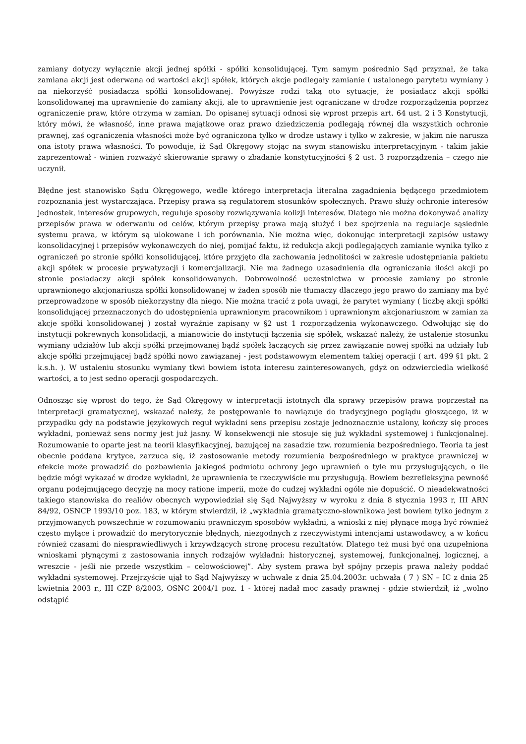zamiany dotyczy wyłącznie akcji jednej spółki - spółki konsolidującej. Tym samym pośrednio Sąd przyznał, że taka zamiana akcji jest oderwana od wartości akcji spółek, których akcje podlegały zamianie ( ustalonego parytetu wymiany ) na niekorzyść posiadacza spółki konsolidowanej. Powyższe rodzi taką oto sytuacje, że posiadacz akcji spółki konsolidowanej ma uprawnienie do zamiany akcji, ale to uprawnienie jest ograniczane w drodze rozporządzenia poprzez ograniczenie praw, które otrzyma w zamian. Do opisanej sytuacji odnosi się wprost przepis art. 64 ust. 2 i 3 Konstytucji, który mówi, że własność, inne prawa majątkowe oraz prawo dziedziczenia podlegają równej dla wszystkich ochronie prawnej, zaś ograniczenia własności może być ograniczona tylko w drodze ustawy i tylko w zakresie, w jakim nie narusza ona istoty prawa własności. To powoduje, iż Sąd Okręgowy stojąc na swym stanowisku interpretacyjnym - takim jakie zaprezentował - winien rozważyć skierowanie sprawy o zbadanie konstytucyjności § 2 ust. 3 rozporządzenia – czego nie uczynił.
Błędne jest stanowisko Sądu Okręgowego, wedle którego interpretacja literalna zagadnienia będącego przedmiotem rozpoznania jest wystarczająca. Przepisy prawa są regulatorem stosunków społecznych. Prawo służy ochronie interesów jednostek, interesów grupowych, reguluje sposoby rozwiązywania kolizji interesów. Dlatego nie można dokonywać analizy przepisów prawa w oderwaniu od celów, którym przepisy prawa mają służyć i bez spojrzenia na regulacje sąsiednie systemu prawa, w którym są ulokowane i ich porównania. Nie można więc, dokonując interpretacji zapisów ustawy konsolidacyjnej i przepisów wykonawczych do niej, pomijać faktu, iż redukcja akcji podlegających zamianie wynika tylko z ograniczeń po stronie spółki konsolidującej, które przyjęto dla zachowania jednolitości w zakresie udostępniania pakietu akcji spółek w procesie prywatyzacji i komercjalizacji. Nie ma żadnego uzasadnienia dla ograniczania ilości akcji po stronie posiadaczy akcji spółek konsolidowanych. Dobrowolność uczestnictwa w procesie zamiany po stronie uprawnionego akcjonariusza spółki konsolidowanej w żaden sposób nie tłumaczy dlaczego jego prawo do zamiany ma być przeprowadzone w sposób niekorzystny dla niego. Nie można tracić z pola uwagi, że parytet wymiany ( liczbę akcji spółki konsolidującej przeznaczonych do udostępnienia uprawnionym pracownikom i uprawnionym akcjonariuszom w zamian za akcje spółki konsolidowanej ) został wyraźnie zapisany w §2 ust 1 rozporządzenia wykonawczego. Odwołując się do instytucji pokrewnych konsolidacji, a mianowicie do instytucji łączenia się spółek, wskazać należy, że ustalenie stosunku wymiany udziałów lub akcji spółki przejmowanej bądź spółek łączących się przez zawiązanie nowej spółki na udziały lub akcje spółki przejmującej bądź spółki nowo zawiązanej - jest podstawowym elementem takiej operacji ( art. 499 §1 pkt. 2 k.s.h. ). W ustaleniu stosunku wymiany tkwi bowiem istota interesu zainteresowanych, gdyż on odzwierciedla wielkość wartości, a to jest sedno operacji gospodarczych.
Odnosząc się wprost do tego, że Sąd Okręgowy w interpretacji istotnych dla sprawy przepisów prawa poprzestał na interpretacji gramatycznej, wskazać należy, że postępowanie to nawiązuje do tradycyjnego poglądu głoszącego, iż w przypadku gdy na podstawie językowych reguł wykładni sens przepisu zostaje jednoznacznie ustalony, kończy się proces wykładni, ponieważ sens normy jest już jasny. W konsekwencji nie stosuje się już wykładni systemowej i funkcjonalnej. Rozumowanie to oparte jest na teorii klasyfikacyjnej, bazującej na zasadzie tzw. rozumienia bezpośredniego. Teoria ta jest obecnie poddana krytyce, zarzuca się, iż zastosowanie metody rozumienia bezpośredniego w praktyce prawniczej w efekcie może prowadzić do pozbawienia jakiegoś podmiotu ochrony jego uprawnień o tyle mu przysługujących, o ile będzie mógł wykazać w drodze wykładni, że uprawnienia te rzeczywiście mu przysługują. Bowiem bezrefleksyjna pewność organu podejmującego decyzję na mocy ratione imperii, może do cudzej wykładni ogóle nie dopuścić. O nieadekwatności takiego stanowiska do realiów obecnych wypowiedział się Sąd Najwyższy w wyroku z dnia 8 stycznia 1993 r, III ARN 84/92, OSNCP 1993/10 poz. 183, w którym stwierdził, iż „wykładnia gramatyczno-słownikowa jest bowiem tylko jednym z przyjmowanych powszechnie w rozumowaniu prawniczym sposobów wykładni, a wnioski z niej płynące mogą być również często mylące i prowadzić do merytorycznie błędnych, niezgodnych z rzeczywistymi intencjami ustawodawcy, a w końcu również czasami do niesprawiedliwych i krzywdzących stronę procesu rezultatów. Dlatego też musi być ona uzupełniona wnioskami płynącymi z zastosowania innych rodzajów wykładni: historycznej, systemowej, funkcjonalnej, logicznej, a wreszcie - jeśli nie przede wszystkim – celowościowej”. Aby system prawa był spójny przepis prawa należy poddać wykładni systemowej. Przejrzyście ujął to Sąd Najwyższy w uchwale z dnia 25.04.2003r. uchwała ( 7 ) SN – IC z dnia 25 kwietnia 2003 r., III CZP 8/2003, OSNC 2004/1 poz. 1 - której nadał moc zasady prawnej - gdzie stwierdził, iż „wolno odstąpić